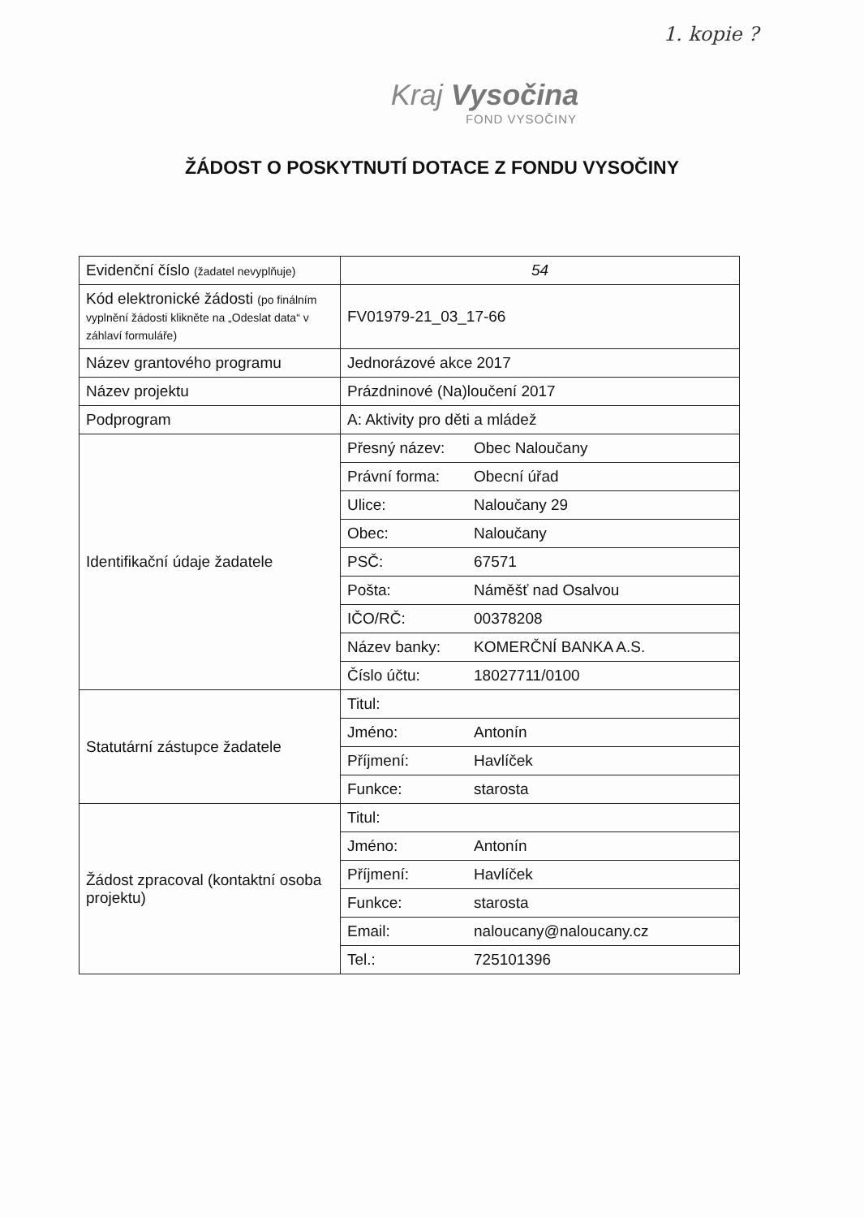1. kopie ?
Kraj Vysočina
FOND VYSOČINY
ŽÁDOST O POSKYTNUTÍ DOTACE Z FONDU VYSOČINY
| Evidenční číslo (žadatel nevyplňuje) | 54 | |
| Kód elektronické žádosti (po finálním vyplnění žádosti klikněte na „Odeslat data“ v záhlaví formuláře) | FV01979-21_03_17-66 | |
| Název grantového programu | Jednorázové akce 2017 | |
| Název projektu | Prázdninové (Na)loučení 2017 | |
| Podprogram | A: Aktivity pro děti a mládež | |
| Identifikační údaje žadatele | Přesný název: | Obec Naloučany |
| | Právní forma: | Obecní úřad |
| | Ulice: | Naloučany 29 |
| | Obec: | Naloučany |
| | PSČ: | 67571 |
| | Pošta: | Náměšť nad Osalvou |
| | IČO/RČ: | 00378208 |
| | Název banky: | KOMERČNÍ BANKA A.S. |
| | Číslo účtu: | 18027711/0100 |
| Statutární zástupce žadatele | Titul: | |
| | Jméno: | Antonín |
| | Příjmení: | Havlíček |
| | Funkce: | starosta |
| Žádost zpracoval (kontaktní osoba projektu) | Titul: | |
| | Jméno: | Antonín |
| | Příjmení: | Havlíček |
| | Funkce: | starosta |
| | Email: | naloucany@naloucany.cz |
| | Tel.: | 725101396 |